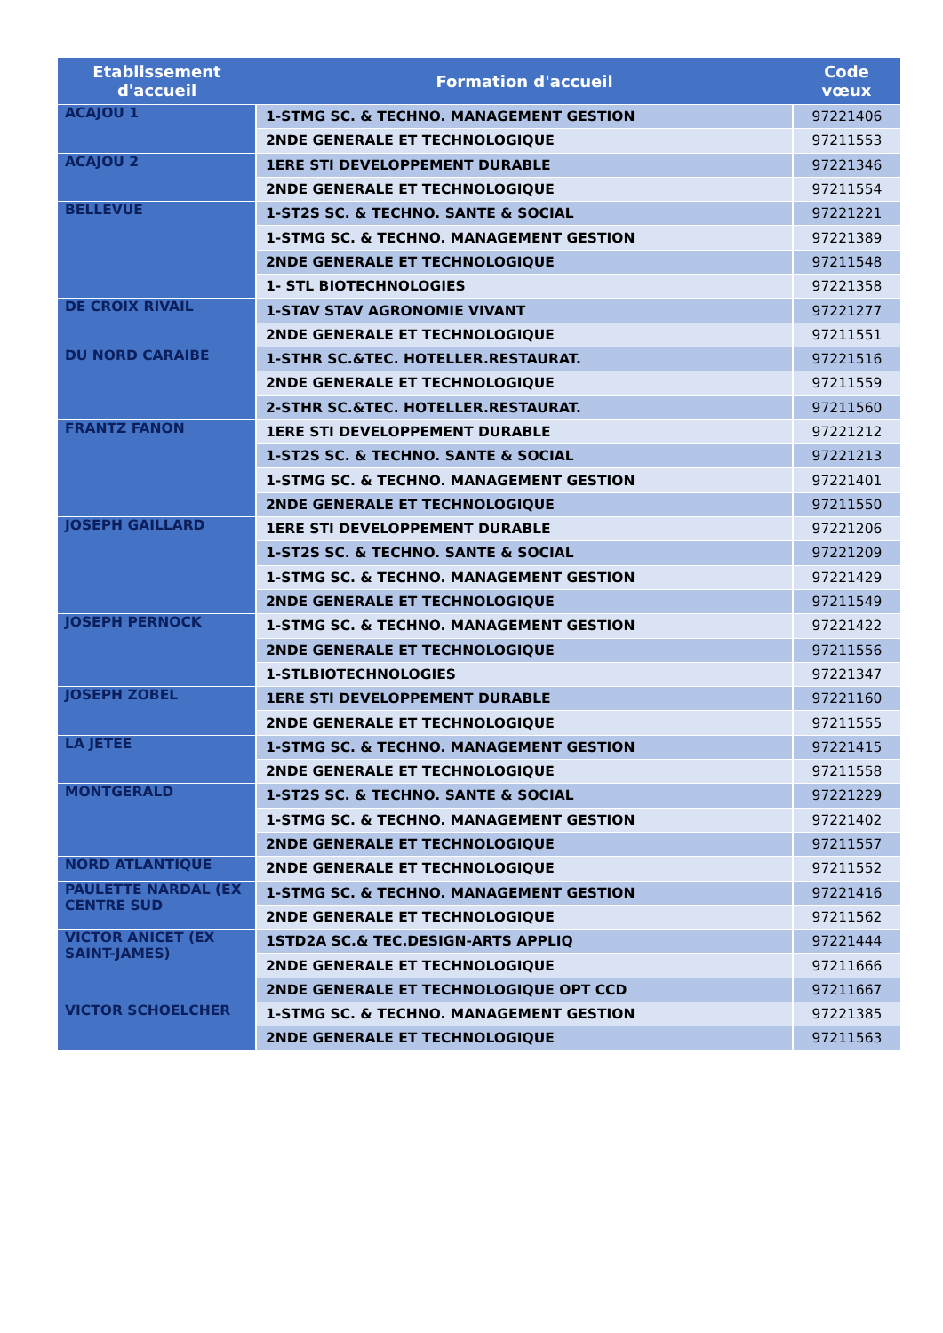| Etablissement d'accueil | Formation d'accueil | Code vœux |
| --- | --- | --- |
| ACAJOU 1 | 1-STMG SC. & TECHNO. MANAGEMENT GESTION | 97221406 |
| | 2NDE GENERALE ET TECHNOLOGIQUE | 97211553 |
| ACAJOU 2 | 1ERE STI DEVELOPPEMENT DURABLE | 97221346 |
| | 2NDE GENERALE ET TECHNOLOGIQUE | 97211554 |
| BELLEVUE | 1-ST2S SC. & TECHNO. SANTE & SOCIAL | 97221221 |
| | 1-STMG SC. & TECHNO. MANAGEMENT GESTION | 97221389 |
| | 2NDE GENERALE ET TECHNOLOGIQUE | 97211548 |
| | 1- STL BIOTECHNOLOGIES | 97221358 |
| DE CROIX RIVAIL | 1-STAV STAV AGRONOMIE VIVANT | 97221277 |
| | 2NDE GENERALE ET TECHNOLOGIQUE | 97211551 |
| DU NORD CARAIBE | 1-STHR SC.&TEC. HOTELLER.RESTAURAT. | 97221516 |
| | 2NDE GENERALE ET TECHNOLOGIQUE | 97211559 |
| | 2-STHR SC.&TEC. HOTELLER.RESTAURAT. | 97211560 |
| FRANTZ FANON | 1ERE STI DEVELOPPEMENT DURABLE | 97221212 |
| | 1-ST2S SC. & TECHNO. SANTE & SOCIAL | 97221213 |
| | 1-STMG SC. & TECHNO. MANAGEMENT GESTION | 97221401 |
| | 2NDE GENERALE ET TECHNOLOGIQUE | 97211550 |
| JOSEPH GAILLARD | 1ERE STI DEVELOPPEMENT DURABLE | 97221206 |
| | 1-ST2S SC. & TECHNO. SANTE & SOCIAL | 97221209 |
| | 1-STMG SC. & TECHNO. MANAGEMENT GESTION | 97221429 |
| | 2NDE GENERALE ET TECHNOLOGIQUE | 97211549 |
| JOSEPH PERNOCK | 1-STMG SC. & TECHNO. MANAGEMENT GESTION | 97221422 |
| | 2NDE GENERALE ET TECHNOLOGIQUE | 97211556 |
| | 1-STLBIOTECHNOLOGIES | 97221347 |
| JOSEPH ZOBEL | 1ERE STI DEVELOPPEMENT DURABLE | 97221160 |
| | 2NDE GENERALE ET TECHNOLOGIQUE | 97211555 |
| LA JETEE | 1-STMG SC. & TECHNO. MANAGEMENT GESTION | 97221415 |
| | 2NDE GENERALE ET TECHNOLOGIQUE | 97211558 |
| MONTGERALD | 1-ST2S SC. & TECHNO. SANTE & SOCIAL | 97221229 |
| | 1-STMG SC. & TECHNO. MANAGEMENT GESTION | 97221402 |
| | 2NDE GENERALE ET TECHNOLOGIQUE | 97211557 |
| NORD ATLANTIQUE | 2NDE GENERALE ET TECHNOLOGIQUE | 97211552 |
| PAULETTE NARDAL (EX CENTRE SUD | 1-STMG SC. & TECHNO. MANAGEMENT GESTION | 97221416 |
| | 2NDE GENERALE ET TECHNOLOGIQUE | 97211562 |
| VICTOR ANICET (EX SAINT-JAMES) | 1STD2A SC.& TEC.DESIGN-ARTS APPLIQ | 97221444 |
| | 2NDE GENERALE ET TECHNOLOGIQUE | 97211666 |
| | 2NDE GENERALE ET TECHNOLOGIQUE OPT CCD | 97211667 |
| VICTOR SCHOELCHER | 1-STMG SC. & TECHNO. MANAGEMENT GESTION | 97221385 |
| | 2NDE GENERALE ET TECHNOLOGIQUE | 97211563 |